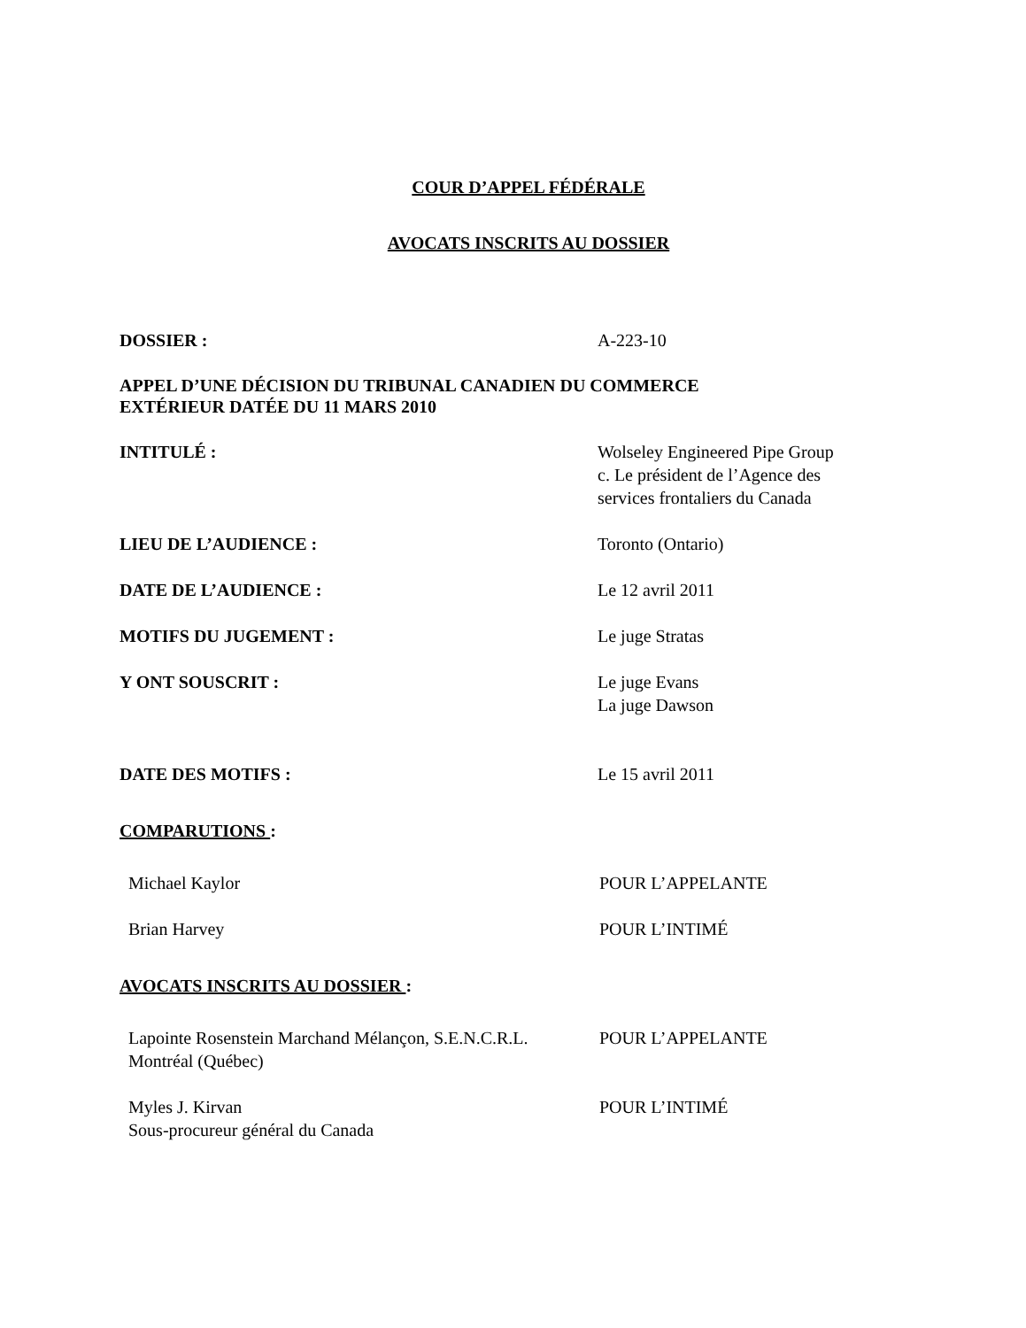COUR D’APPEL FÉDÉRALE
AVOCATS INSCRITS AU DOSSIER
DOSSIER : A-223-10
APPEL D’UNE DÉCISION DU TRIBUNAL CANADIEN DU COMMERCE
EXTÉRIEUR DATÉE DU 11 MARS 2010
INTITULÉ : Wolseley Engineered Pipe Group
c. Le président de l’Agence des
services frontaliers du Canada
LIEU DE L’AUDIENCE : Toronto (Ontario)
DATE DE L’AUDIENCE : Le 12 avril 2011
MOTIFS DU JUGEMENT : Le juge Stratas
Y ONT SOUSCRIT : Le juge Evans
La juge Dawson
DATE DES MOTIFS : Le 15 avril 2011
COMPARUTIONS :
Michael Kaylor POUR L’APPELANTE
Brian Harvey POUR L’INTIMÉ
AVOCATS INSCRITS AU DOSSIER :
Lapointe Rosenstein Marchand Mélançon, S.E.N.C.R.L.
Montréal (Québec)
POUR L’APPELANTE
Myles J. Kirvan
Sous-procureur général du Canada
POUR L’INTIMÉ